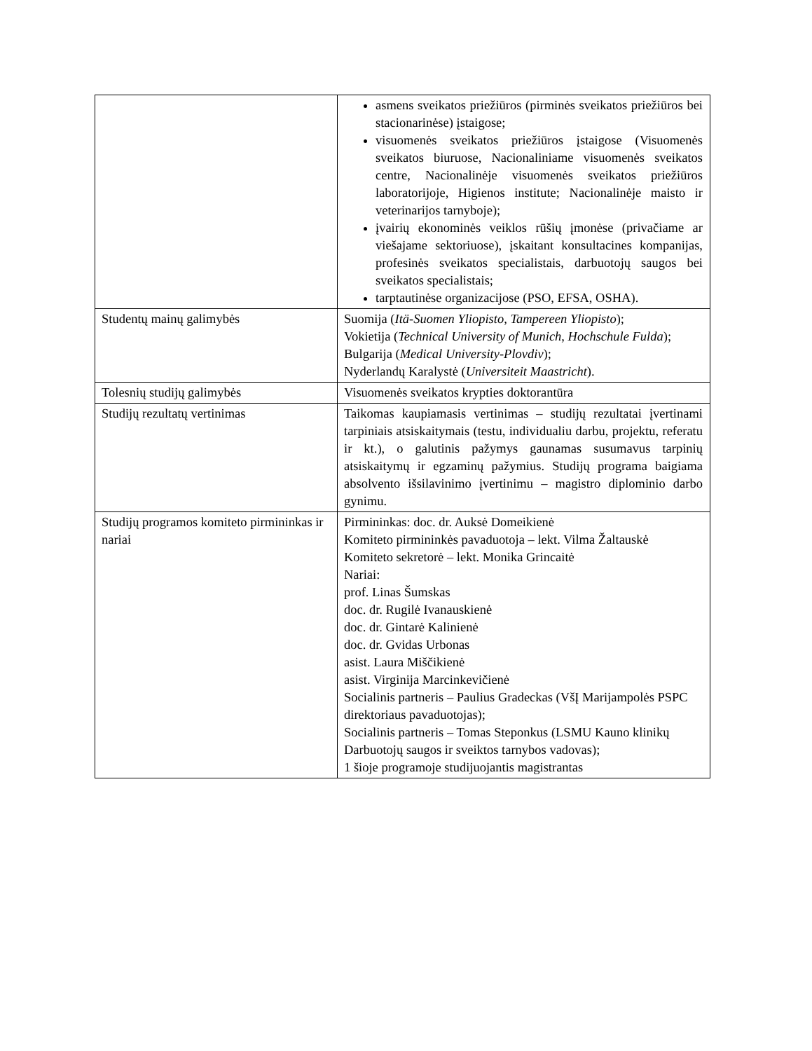| | asmens sveikatos priežiūros (pirminės sveikatos priežiūros bei stacionarinėse) įstaigose; visuomenės sveikatos priežiūros įstaigose (Visuomenės sveikatos biuruose, Nacionaliniame visuomenės sveikatos centre, Nacionalinėje visuomenės sveikatos priežiūros laboratorijoje, Higienos institute; Nacionalinėje maisto ir veterinarijos tarnyboje); įvairių ekonominės veiklos rūšių įmonėse (privačiame ar viešajame sektoriuose), įskaitant konsultacines kompanijas, profesinės sveikatos specialistais, darbuotojų saugos bei sveikatos specialistais; tarptautinėse organizacijose (PSO, EFSA, OSHA). |
| Studentų mainų galimybės | Suomija ( Itä-Suomen Yliopisto, Tampereen Yliopisto ); Vokietija ( Technical University of Munich, Hochschule Fulda ); Bulgarija ( Medical University-Plovdiv ); Nyderlandų Karalystė ( Universiteit Maastricht ). |
| Tolesnių studijų galimybės | Visuomenės sveikatos krypties doktorantūra |
| Studijų rezultatų vertinimas | Taikomas kaupiamasis vertinimas – studijų rezultatai įvertinami tarpiniais atsiskaitymais (testu, individualiu darbu, projektu, referatu ir kt.), o galutinis pažymys gaunamas susumavus tarpinių atsiskaitymų ir egzaminų pažymius. Studijų programa baigiama absolvento išsilavinimo įvertinimu – magistro diplominio darbo gynimu. |
| Studijų programos komiteto pirmininkas ir nariai | Pirmininkas: doc. dr. Auksė Domeikienė Komiteto pirmininkės pavaduotoja – lekt. Vilma Žaltauskė Komiteto sekretorė – lekt. Monika Grincaitė Nariai: prof. Linas Šumskas doc. dr. Rugilė Ivanauskienė doc. dr. Gintarė Kalinienė doc. dr. Gvidas Urbonas asist. Laura Miščikienė asist. Virginija Marcinkevičienė Socialinis partneris – Paulius Gradeckas (VšĮ Marijampolės PSPC direktoriaus pavaduotojas); Socialinis partneris – Tomas Steponkus (LSMU Kauno klinikų Darbuotojų saugos ir sveiktos tarnybos vadovas); 1 šioje programoje studijuojantis magistrantas |